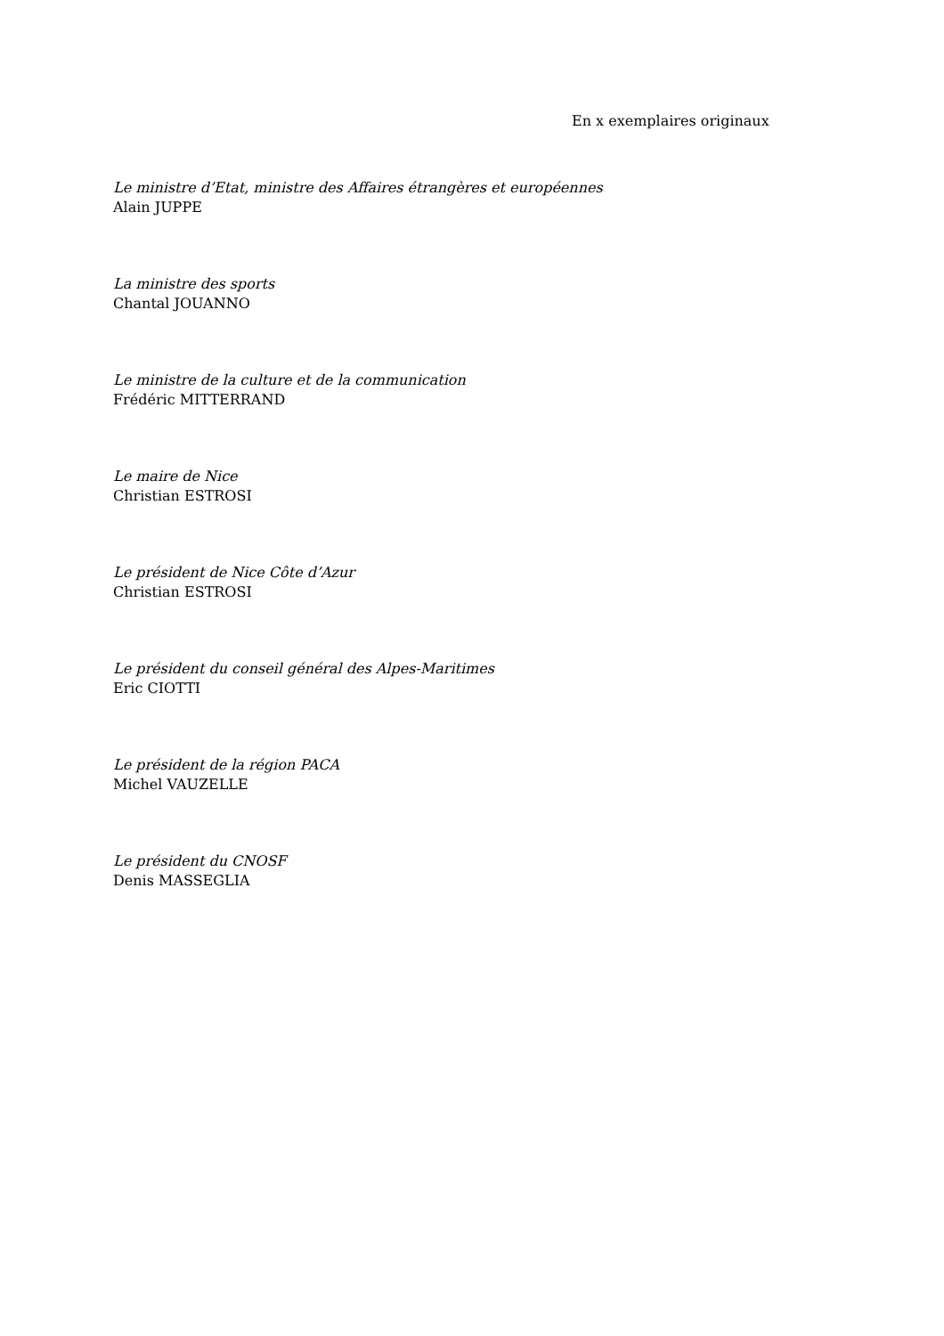En x exemplaires originaux
Le ministre d’Etat, ministre des Affaires étrangères et européennes
Alain JUPPE
La ministre des sports
Chantal JOUANNO
Le ministre de la culture et de la communication
Frédéric MITTERRAND
Le maire de Nice
Christian ESTROSI
Le président de Nice Côte d’Azur
Christian ESTROSI
Le président du conseil général des Alpes-Maritimes
Eric CIOTTI
Le président de la région PACA
Michel VAUZELLE
Le président du CNOSF
Denis MASSEGLIA